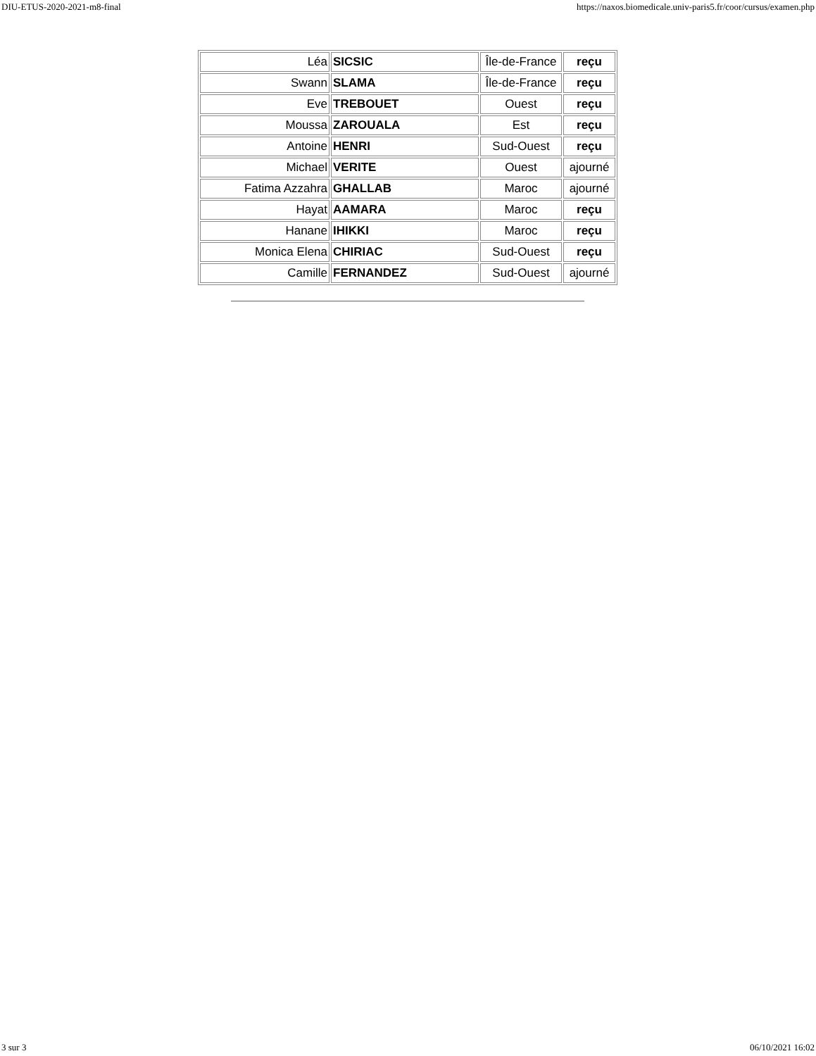DIU-ETUS-2020-2021-m8-final https://naxos.biomedicale.univ-paris5.fr/coor/cursus/examen.php
| Léa | SICSIC | Île-de-France | reçu |
| Swann | SLAMA | Île-de-France | reçu |
| Eve | TREBOUET | Ouest | reçu |
| Moussa | ZAROUALA | Est | reçu |
| Antoine | HENRI | Sud-Ouest | reçu |
| Michael | VERITE | Ouest | ajourné |
| Fatima Azzahra | GHALLAB | Maroc | ajourné |
| Hayat | AAMARA | Maroc | reçu |
| Hanane | IHIKKI | Maroc | reçu |
| Monica Elena | CHIRIAC | Sud-Ouest | reçu |
| Camille | FERNANDEZ | Sud-Ouest | ajourné |
3 sur 3 06/10/2021 16:02